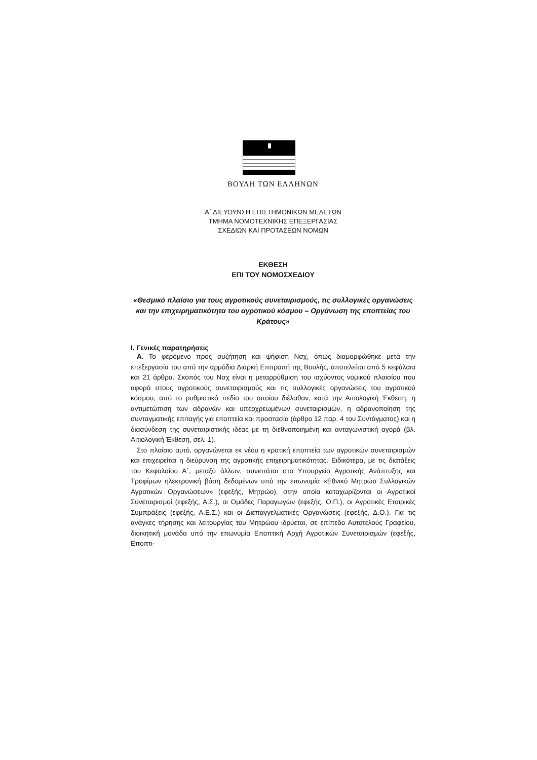ΒΟΥΛΗ ΤΩΝ ΕΛΛΗΝΩΝ
Α΄ ΔΙΕΥΘΥΝΣΗ ΕΠΙΣΤΗΜΟΝΙΚΩΝ ΜΕΛΕΤΩΝ
ΤΜΗΜΑ ΝΟΜΟΤΕΧΝΙΚΗΣ ΕΠΕΞΕΡΓΑΣΙΑΣ
ΣΧΕΔΙΩΝ ΚΑΙ ΠΡΟΤΑΣΕΩΝ ΝΟΜΩΝ
ΕΚΘΕΣΗ
ΕΠΙ ΤΟΥ ΝΟΜΟΣΧΕΔΙΟΥ
«Θεσμικό πλαίσιο για τους αγροτικούς συνεταιρισμούς, τις συλλογικές οργανώσεις και την επιχειρηματικότητα του αγροτικού κόσμου – Οργάνωση της εποπτείας του Κράτους»
Ι. Γενικές παρατηρήσεις
Α. Το φερόμενο προς συζήτηση και ψήφιση Νσχ, όπως διαμορφώθηκε μετά την επεξεργασία του από την αρμόδια Διαρκή Επιτροπή της Βουλής, αποτελείται από 5 κεφάλαια και 21 άρθρα. Σκοπός του Νσχ είναι η μεταρρύθμιση του ισχύοντος νομικού πλαισίου που αφορά στους αγροτικούς συνεταιρισμούς και τις συλλογικές οργανώσεις του αγροτικού κόσμου, από το ρυθμιστικό πεδίο του οποίου διέλαθαν, κατά την Αιτιολογική Έκθεση, η αντιμετώπιση των αδρανών και υπερχρεωμένων συνεταιρισμών, η αδρανοποίηση της συνταγματικής επιταγής για εποπτεία και προστασία (άρθρο 12 παρ. 4 του Συντάγματος) και η διασύνδεση της συνεταιριστικής ιδέας με τη διεθνοποιημένη και ανταγωνιστική αγορά (βλ. Αιτιολογική Έκθεση, σελ. 1).
Στο πλαίσιο αυτό, οργανώνεται εκ νέου η κρατική εποπτεία των αγροτικών συνεταιρισμών και επιχειρείται η διεύρυνση της αγροτικής επιχειρηματικότητας. Ειδικότερα, με τις διατάξεις του Κεφαλαίου Α΄, μεταξύ άλλων, συνιστάται στο Υπουργείο Αγροτικής Ανάπτυξης και Τροφίμων ηλεκτρονική βάση δεδομένων υπό την επωνυμία «Εθνικό Μητρώο Συλλογικών Αγροτικών Οργανώσεων» (εφεξής, Μητρώο), στην οποία καταχωρίζονται οι Αγροτικοί Συνεταιρισμοί (εφεξής, Α.Σ.), οι Ομάδες Παραγωγών (εφεξής, Ο.Π.), οι Αγροτικές Εταιρικές Συμπράξεις (εφεξής, Α.Ε.Σ.) και οι Διεπαγγελματικές Οργανώσεις (εφεξής, Δ.Ο.). Για τις ανάγκες τήρησης και λειτουργίας του Μητρώου ιδρύεται, σε επίπεδο Αυτοτελούς Γραφείου, διοικητική μονάδα υπό την επωνυμία Εποπτική Αρχή Αγροτικών Συνεταιρισμών (εφεξής, Εποπτι-